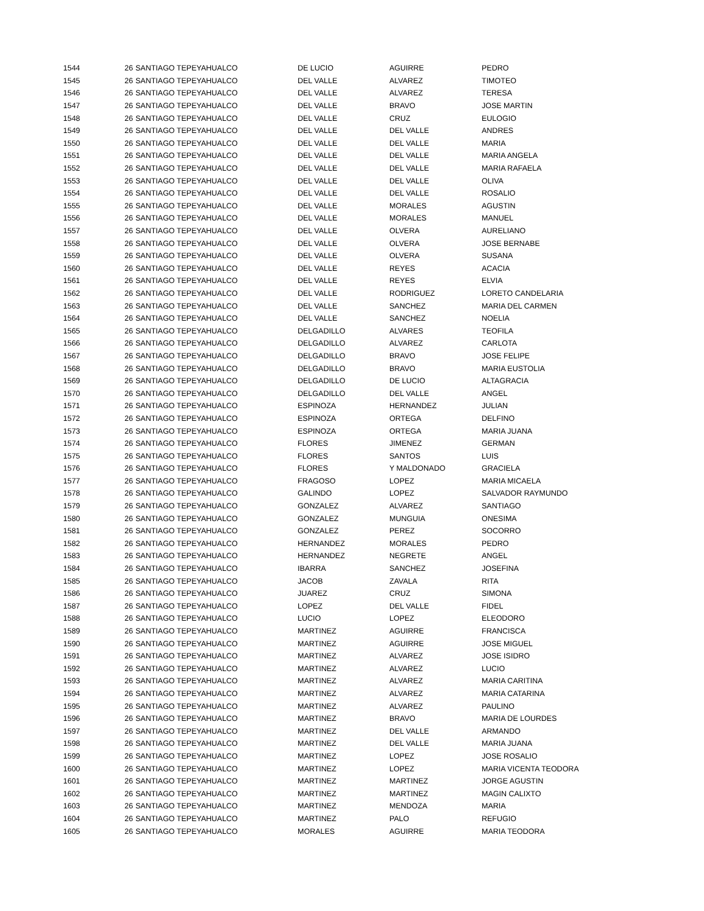| 1544 | 26 | SANTIAGO TEPEYAHUALCO | DE LUCIO | AGUIRRE | PEDRO |
| 1545 | 26 | SANTIAGO TEPEYAHUALCO | DEL VALLE | ALVAREZ | TIMOTEO |
| 1546 | 26 | SANTIAGO TEPEYAHUALCO | DEL VALLE | ALVAREZ | TERESA |
| 1547 | 26 | SANTIAGO TEPEYAHUALCO | DEL VALLE | BRAVO | JOSE MARTIN |
| 1548 | 26 | SANTIAGO TEPEYAHUALCO | DEL VALLE | CRUZ | EULOGIO |
| 1549 | 26 | SANTIAGO TEPEYAHUALCO | DEL VALLE | DEL VALLE | ANDRES |
| 1550 | 26 | SANTIAGO TEPEYAHUALCO | DEL VALLE | DEL VALLE | MARIA |
| 1551 | 26 | SANTIAGO TEPEYAHUALCO | DEL VALLE | DEL VALLE | MARIA ANGELA |
| 1552 | 26 | SANTIAGO TEPEYAHUALCO | DEL VALLE | DEL VALLE | MARIA RAFAELA |
| 1553 | 26 | SANTIAGO TEPEYAHUALCO | DEL VALLE | DEL VALLE | OLIVA |
| 1554 | 26 | SANTIAGO TEPEYAHUALCO | DEL VALLE | DEL VALLE | ROSALIO |
| 1555 | 26 | SANTIAGO TEPEYAHUALCO | DEL VALLE | MORALES | AGUSTIN |
| 1556 | 26 | SANTIAGO TEPEYAHUALCO | DEL VALLE | MORALES | MANUEL |
| 1557 | 26 | SANTIAGO TEPEYAHUALCO | DEL VALLE | OLVERA | AURELIANO |
| 1558 | 26 | SANTIAGO TEPEYAHUALCO | DEL VALLE | OLVERA | JOSE BERNABE |
| 1559 | 26 | SANTIAGO TEPEYAHUALCO | DEL VALLE | OLVERA | SUSANA |
| 1560 | 26 | SANTIAGO TEPEYAHUALCO | DEL VALLE | REYES | ACACIA |
| 1561 | 26 | SANTIAGO TEPEYAHUALCO | DEL VALLE | REYES | ELVIA |
| 1562 | 26 | SANTIAGO TEPEYAHUALCO | DEL VALLE | RODRIGUEZ | LORETO CANDELARIA |
| 1563 | 26 | SANTIAGO TEPEYAHUALCO | DEL VALLE | SANCHEZ | MARIA DEL CARMEN |
| 1564 | 26 | SANTIAGO TEPEYAHUALCO | DEL VALLE | SANCHEZ | NOELIA |
| 1565 | 26 | SANTIAGO TEPEYAHUALCO | DELGADILLO | ALVARES | TEOFILA |
| 1566 | 26 | SANTIAGO TEPEYAHUALCO | DELGADILLO | ALVAREZ | CARLOTA |
| 1567 | 26 | SANTIAGO TEPEYAHUALCO | DELGADILLO | BRAVO | JOSE FELIPE |
| 1568 | 26 | SANTIAGO TEPEYAHUALCO | DELGADILLO | BRAVO | MARIA EUSTOLIA |
| 1569 | 26 | SANTIAGO TEPEYAHUALCO | DELGADILLO | DE LUCIO | ALTAGRACIA |
| 1570 | 26 | SANTIAGO TEPEYAHUALCO | DELGADILLO | DEL VALLE | ANGEL |
| 1571 | 26 | SANTIAGO TEPEYAHUALCO | ESPINOZA | HERNANDEZ | JULIAN |
| 1572 | 26 | SANTIAGO TEPEYAHUALCO | ESPINOZA | ORTEGA | DELFINO |
| 1573 | 26 | SANTIAGO TEPEYAHUALCO | ESPINOZA | ORTEGA | MARIA JUANA |
| 1574 | 26 | SANTIAGO TEPEYAHUALCO | FLORES | JIMENEZ | GERMAN |
| 1575 | 26 | SANTIAGO TEPEYAHUALCO | FLORES | SANTOS | LUIS |
| 1576 | 26 | SANTIAGO TEPEYAHUALCO | FLORES | Y MALDONADO | GRACIELA |
| 1577 | 26 | SANTIAGO TEPEYAHUALCO | FRAGOSO | LOPEZ | MARIA MICAELA |
| 1578 | 26 | SANTIAGO TEPEYAHUALCO | GALINDO | LOPEZ | SALVADOR RAYMUNDO |
| 1579 | 26 | SANTIAGO TEPEYAHUALCO | GONZALEZ | ALVAREZ | SANTIAGO |
| 1580 | 26 | SANTIAGO TEPEYAHUALCO | GONZALEZ | MUNGUIA | ONESIMA |
| 1581 | 26 | SANTIAGO TEPEYAHUALCO | GONZALEZ | PEREZ | SOCORRO |
| 1582 | 26 | SANTIAGO TEPEYAHUALCO | HERNANDEZ | MORALES | PEDRO |
| 1583 | 26 | SANTIAGO TEPEYAHUALCO | HERNANDEZ | NEGRETE | ANGEL |
| 1584 | 26 | SANTIAGO TEPEYAHUALCO | IBARRA | SANCHEZ | JOSEFINA |
| 1585 | 26 | SANTIAGO TEPEYAHUALCO | JACOB | ZAVALA | RITA |
| 1586 | 26 | SANTIAGO TEPEYAHUALCO | JUAREZ | CRUZ | SIMONA |
| 1587 | 26 | SANTIAGO TEPEYAHUALCO | LOPEZ | DEL VALLE | FIDEL |
| 1588 | 26 | SANTIAGO TEPEYAHUALCO | LUCIO | LOPEZ | ELEODORO |
| 1589 | 26 | SANTIAGO TEPEYAHUALCO | MARTINEZ | AGUIRRE | FRANCISCA |
| 1590 | 26 | SANTIAGO TEPEYAHUALCO | MARTINEZ | AGUIRRE | JOSE MIGUEL |
| 1591 | 26 | SANTIAGO TEPEYAHUALCO | MARTINEZ | ALVAREZ | JOSE ISIDRO |
| 1592 | 26 | SANTIAGO TEPEYAHUALCO | MARTINEZ | ALVAREZ | LUCIO |
| 1593 | 26 | SANTIAGO TEPEYAHUALCO | MARTINEZ | ALVAREZ | MARIA CARITINA |
| 1594 | 26 | SANTIAGO TEPEYAHUALCO | MARTINEZ | ALVAREZ | MARIA CATARINA |
| 1595 | 26 | SANTIAGO TEPEYAHUALCO | MARTINEZ | ALVAREZ | PAULINO |
| 1596 | 26 | SANTIAGO TEPEYAHUALCO | MARTINEZ | BRAVO | MARIA DE LOURDES |
| 1597 | 26 | SANTIAGO TEPEYAHUALCO | MARTINEZ | DEL VALLE | ARMANDO |
| 1598 | 26 | SANTIAGO TEPEYAHUALCO | MARTINEZ | DEL VALLE | MARIA JUANA |
| 1599 | 26 | SANTIAGO TEPEYAHUALCO | MARTINEZ | LOPEZ | JOSE ROSALIO |
| 1600 | 26 | SANTIAGO TEPEYAHUALCO | MARTINEZ | LOPEZ | MARIA VICENTA TEODORA |
| 1601 | 26 | SANTIAGO TEPEYAHUALCO | MARTINEZ | MARTINEZ | JORGE AGUSTIN |
| 1602 | 26 | SANTIAGO TEPEYAHUALCO | MARTINEZ | MARTINEZ | MAGIN CALIXTO |
| 1603 | 26 | SANTIAGO TEPEYAHUALCO | MARTINEZ | MENDOZA | MARIA |
| 1604 | 26 | SANTIAGO TEPEYAHUALCO | MARTINEZ | PALO | REFUGIO |
| 1605 | 26 | SANTIAGO TEPEYAHUALCO | MORALES | AGUIRRE | MARIA TEODORA |